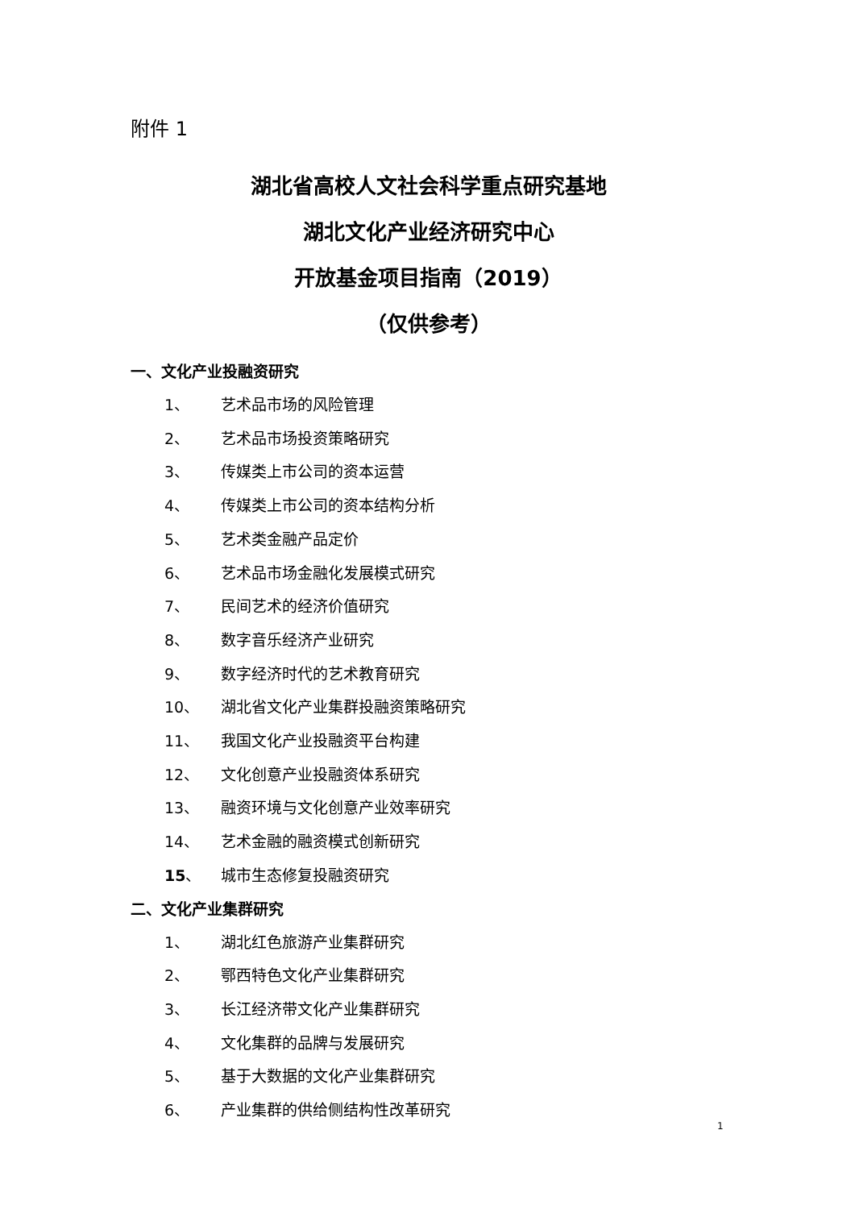附件 1
湖北省高校人文社会科学重点研究基地
湖北文化产业经济研究中心
开放基金项目指南（2019）
（仅供参考）
一、文化产业投融资研究
1、 艺术品市场的风险管理
2、 艺术品市场投资策略研究
3、 传媒类上市公司的资本运营
4、 传媒类上市公司的资本结构分析
5、 艺术类金融产品定价
6、 艺术品市场金融化发展模式研究
7、 民间艺术的经济价值研究
8、 数字音乐经济产业研究
9、 数字经济时代的艺术教育研究
10、 湖北省文化产业集群投融资策略研究
11、 我国文化产业投融资平台构建
12、 文化创意产业投融资体系研究
13、 融资环境与文化创意产业效率研究
14、 艺术金融的融资模式创新研究
15、 城市生态修复投融资研究
二、文化产业集群研究
1、 湖北红色旅游产业集群研究
2、 鄂西特色文化产业集群研究
3、 长江经济带文化产业集群研究
4、 文化集群的品牌与发展研究
5、 基于大数据的文化产业集群研究
6、 产业集群的供给侧结构性改革研究
1